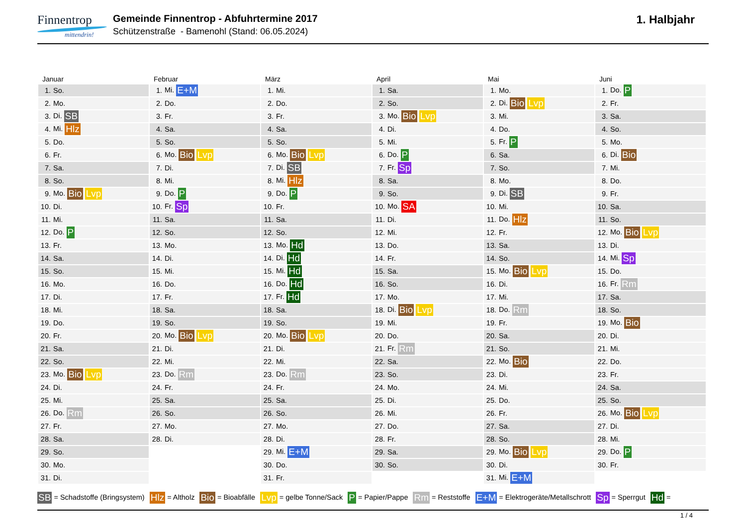Finnentrop
mittendrin!
Gemeinde Finnentrop - Abfuhrtermine 2017
Schützenstraße - Bamenohl (Stand: 06.05.2024)
1. Halbjahr
Januar
| 1. | So. |
| 2. | Mo. |
| 3. | Di. SB |
| 4. | Mi. Hlz |
| 5. | Do. |
| 6. | Fr. |
| 7. | Sa. |
| 8. | So. |
| 9. | Mo. Bio Lvp |
| 10. | Di. |
| 11. | Mi. |
| 12. | Do. P |
| 13. | Fr. |
| 14. | Sa. |
| 15. | So. |
| 16. | Mo. |
| 17. | Di. |
| 18. | Mi. |
| 19. | Do. |
| 20. | Fr. |
| 21. | Sa. |
| 22. | So. |
| 23. | Mo. Bio Lvp |
| 24. | Di. |
| 25. | Mi. |
| 26. | Do. Rm |
| 27. | Fr. |
| 28. | Sa. |
| 29. | So. |
| 30. | Mo. |
| 31. | Di. |
Februar
| 1. | Mi. E+M |
| 2. | Do. |
| 3. | Fr. |
| 4. | Sa. |
| 5. | So. |
| 6. | Mo. Bio Lvp |
| 7. | Di. |
| 8. | Mi. |
| 9. | Do. P |
| 10. | Fr. Sp |
| 11. | Sa. |
| 12. | So. |
| 13. | Mo. |
| 14. | Di. |
| 15. | Mi. |
| 16. | Do. |
| 17. | Fr. |
| 18. | Sa. |
| 19. | So. |
| 20. | Mo. Bio Lvp |
| 21. | Di. |
| 22. | Mi. |
| 23. | Do. Rm |
| 24. | Fr. |
| 25. | Sa. |
| 26. | So. |
| 27. | Mo. |
| 28. | Di. |
März
| 1. | Mi. |
| 2. | Do. |
| 3. | Fr. |
| 4. | Sa. |
| 5. | So. |
| 6. | Mo. Bio Lvp |
| 7. | Di. SB |
| 8. | Mi. Hlz |
| 9. | Do. P |
| 10. | Fr. |
| 11. | Sa. |
| 12. | So. |
| 13. | Mo. Hd |
| 14. | Di. Hd |
| 15. | Mi. Hd |
| 16. | Do. Hd |
| 17. | Fr. Hd |
| 18. | Sa. |
| 19. | So. |
| 20. | Mo. Bio Lvp |
| 21. | Di. |
| 22. | Mi. |
| 23. | Do. Rm |
| 24. | Fr. |
| 25. | Sa. |
| 26. | So. |
| 27. | Mo. |
| 28. | Di. |
| 29. | Mi. E+M |
| 30. | Do. |
| 31. | Fr. |
April
| 1. | Sa. |
| 2. | So. |
| 3. | Mo. Bio Lvp |
| 4. | Di. |
| 5. | Mi. |
| 6. | Do. P |
| 7. | Fr. Sp |
| 8. | Sa. |
| 9. | So. |
| 10. | Mo. SA |
| 11. | Di. |
| 12. | Mi. |
| 13. | Do. |
| 14. | Fr. |
| 15. | Sa. |
| 16. | So. |
| 17. | Mo. |
| 18. | Di. Bio Lvp |
| 19. | Mi. |
| 20. | Do. |
| 21. | Fr. Rm |
| 22. | Sa. |
| 23. | So. |
| 24. | Mo. |
| 25. | Di. |
| 26. | Mi. |
| 27. | Do. |
| 28. | Fr. |
| 29. | Sa. |
| 30. | So. |
Mai
| 1. | Mo. |
| 2. | Di. Bio Lvp |
| 3. | Mi. |
| 4. | Do. |
| 5. | Fr. P |
| 6. | Sa. |
| 7. | So. |
| 8. | Mo. |
| 9. | Di. SB |
| 10. | Mi. |
| 11. | Do. Hlz |
| 12. | Fr. |
| 13. | Sa. |
| 14. | So. |
| 15. | Mo. Bio Lvp |
| 16. | Di. |
| 17. | Mi. |
| 18. | Do. Rm |
| 19. | Fr. |
| 20. | Sa. |
| 21. | So. |
| 22. | Mo. Bio |
| 23. | Di. |
| 24. | Mi. |
| 25. | Do. |
| 26. | Fr. |
| 27. | Sa. |
| 28. | So. |
| 29. | Mo. Bio Lvp |
| 30. | Di. |
| 31. | Mi. E+M |
Juni
| 1. | Do. P |
| 2. | Fr. |
| 3. | Sa. |
| 4. | So. |
| 5. | Mo. |
| 6. | Di. Bio |
| 7. | Mi. |
| 8. | Do. |
| 9. | Fr. |
| 10. | Sa. |
| 11. | So. |
| 12. | Mo. Bio Lvp |
| 13. | Di. |
| 14. | Mi. Sp |
| 15. | Do. |
| 16. | Fr. Rm |
| 17. | Sa. |
| 18. | So. |
| 19. | Mo. Bio |
| 20. | Di. |
| 21. | Mi. |
| 22. | Do. |
| 23. | Fr. |
| 24. | Sa. |
| 25. | So. |
| 26. | Mo. Bio Lvp |
| 27. | Di. |
| 28. | Mi. |
| 29. | Do. P |
| 30. | Fr. |
SB = Schadstoffe (Bringsystem) Hlz = Altholz Bio = Bioabfälle Lvp = gelbe Tonne/Sack P = Papier/Pappe Rm = Reststoffe E+M = Elektrogeräte/Metallschrott Sp = Sperrgut Hd =
1 / 4